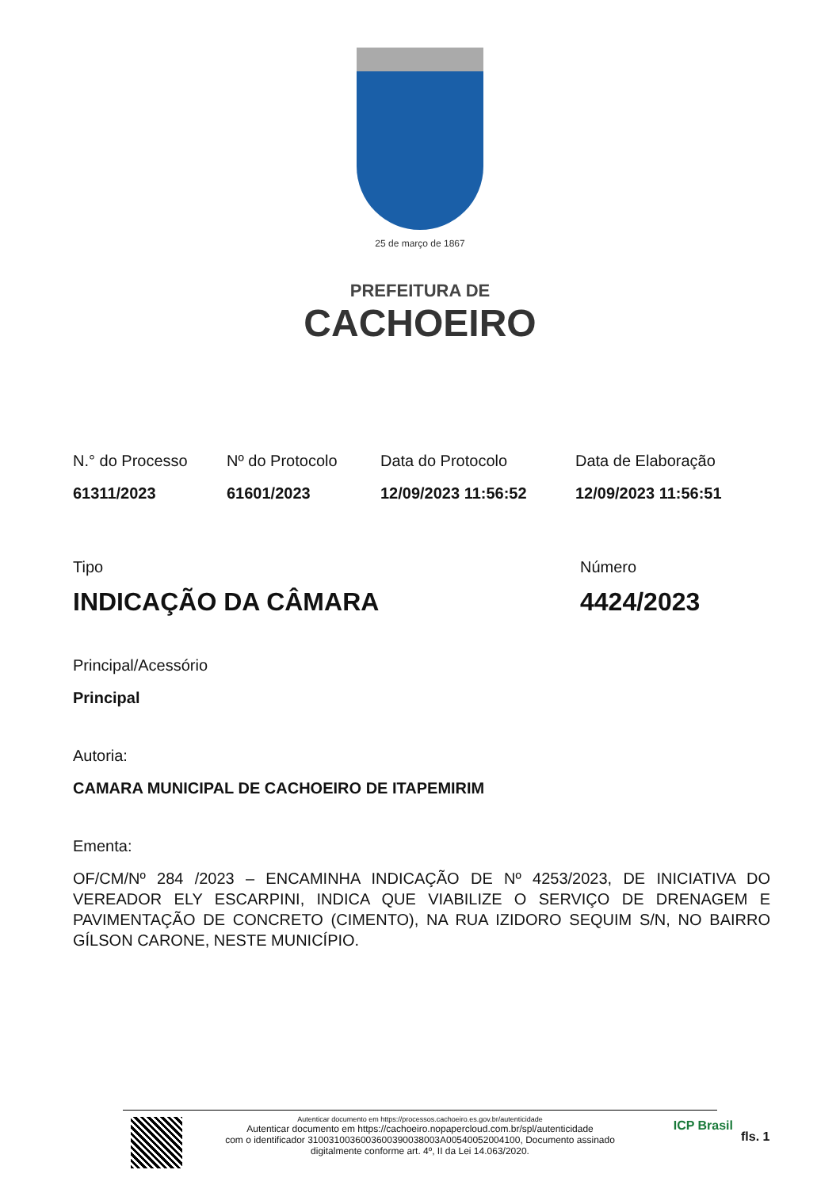25 de março de 1867
PREFEITURA DE
CACHOEIRO
N.° do Processo
61311/2023
Nº do Protocolo
61601/2023
Data do Protocolo
12/09/2023 11:56:52
Data de Elaboração
12/09/2023 11:56:51
Tipo
INDICAÇÃO DA CÂMARA
Número
4424/2023
Principal/Acessório
Principal
Autoria:
CAMARA MUNICIPAL DE CACHOEIRO DE ITAPEMIRIM
Ementa:
OF/CM/Nº 284 /2023 – ENCAMINHA INDICAÇÃO DE Nº 4253/2023, DE INICIATIVA DO VEREADOR ELY ESCARPINI, INDICA QUE VIABILIZE O SERVIÇO DE DRENAGEM E PAVIMENTAÇÃO DE CONCRETO (CIMENTO), NA RUA IZIDORO SEQUIM S/N, NO BAIRRO GÍLSON CARONE, NESTE MUNICÍPIO.
Autenticar documento em https://processos.cachoeiro.es.gov.br/autenticidade
Autenticar documento em https://cachoeiro.nopapercloud.com.br/spl/autenticidade
com o identificador 3100310036003600390038003A00540052004100, Documento assinado
digitalmente conforme art. 4º, II da Lei 14.063/2020.
ICP Brasil
fls. 1